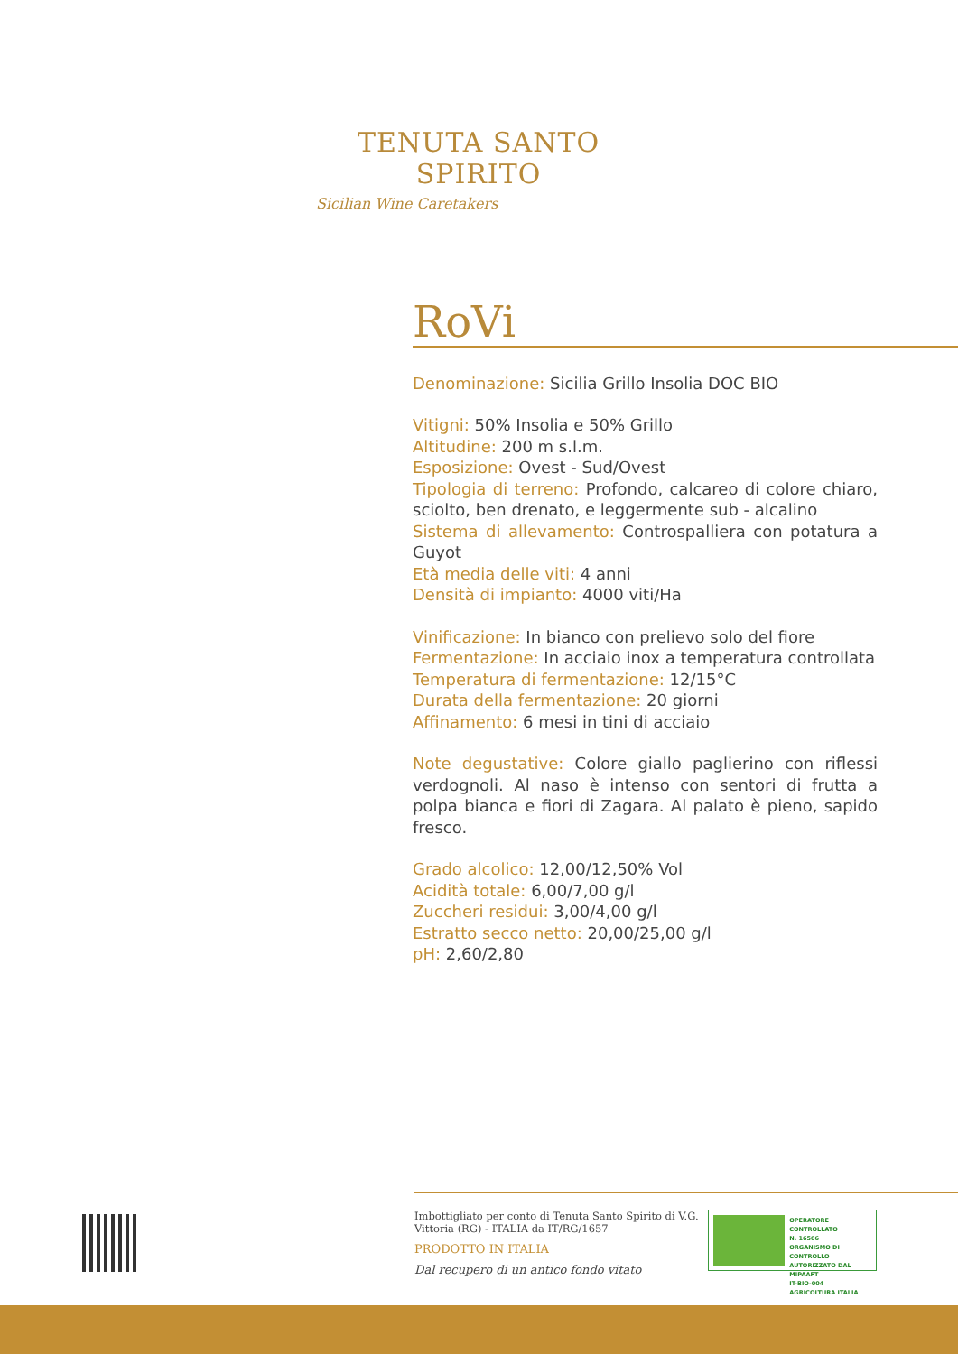TENUTA SANTO SPIRITO
Sicilian Wine Caretakers
RoVi
Denominazione: Sicilia Grillo Insolia DOC BIO
Vitigni: 50% Insolia e 50% Grillo
Altitudine: 200 m s.l.m.
Esposizione: Ovest - Sud/Ovest
Tipologia di terreno: Profondo, calcareo di colore chiaro, sciolto, ben drenato, e leggermente sub - alcalino
Sistema di allevamento: Controspalliera con potatura a Guyot
Età media delle viti: 4 anni
Densità di impianto: 4000 viti/Ha
Vinificazione: In bianco con prelievo solo del fiore
Fermentazione: In acciaio inox a temperatura controllata
Temperatura di fermentazione: 12/15°C
Durata della fermentazione: 20 giorni
Affinamento: 6 mesi in tini di acciaio
Note degustative: Colore giallo paglierino con riflessi verdognoli. Al naso è intenso con sentori di frutta a polpa bianca e fiori di Zagara. Al palato è pieno, sapido fresco.
Grado alcolico: 12,00/12,50% Vol
Acidità totale: 6,00/7,00 g/l
Zuccheri residui: 3,00/4,00 g/l
Estratto secco netto: 20,00/25,00 g/l
pH: 2,60/2,80
Imbottigliato per conto di Tenuta Santo Spirito di V.G.
Vittoria (RG) - ITALIA da IT/RG/1657
PRODOTTO IN ITALIA
Dal recupero di un antico fondo vitato
OPERATORE CONTROLLATO
N. 16506
ORGANISMO DI CONTROLLO
AUTORIZZATO DAL MIPAAFT
IT-BIO-004
AGRICOLTURA ITALIA